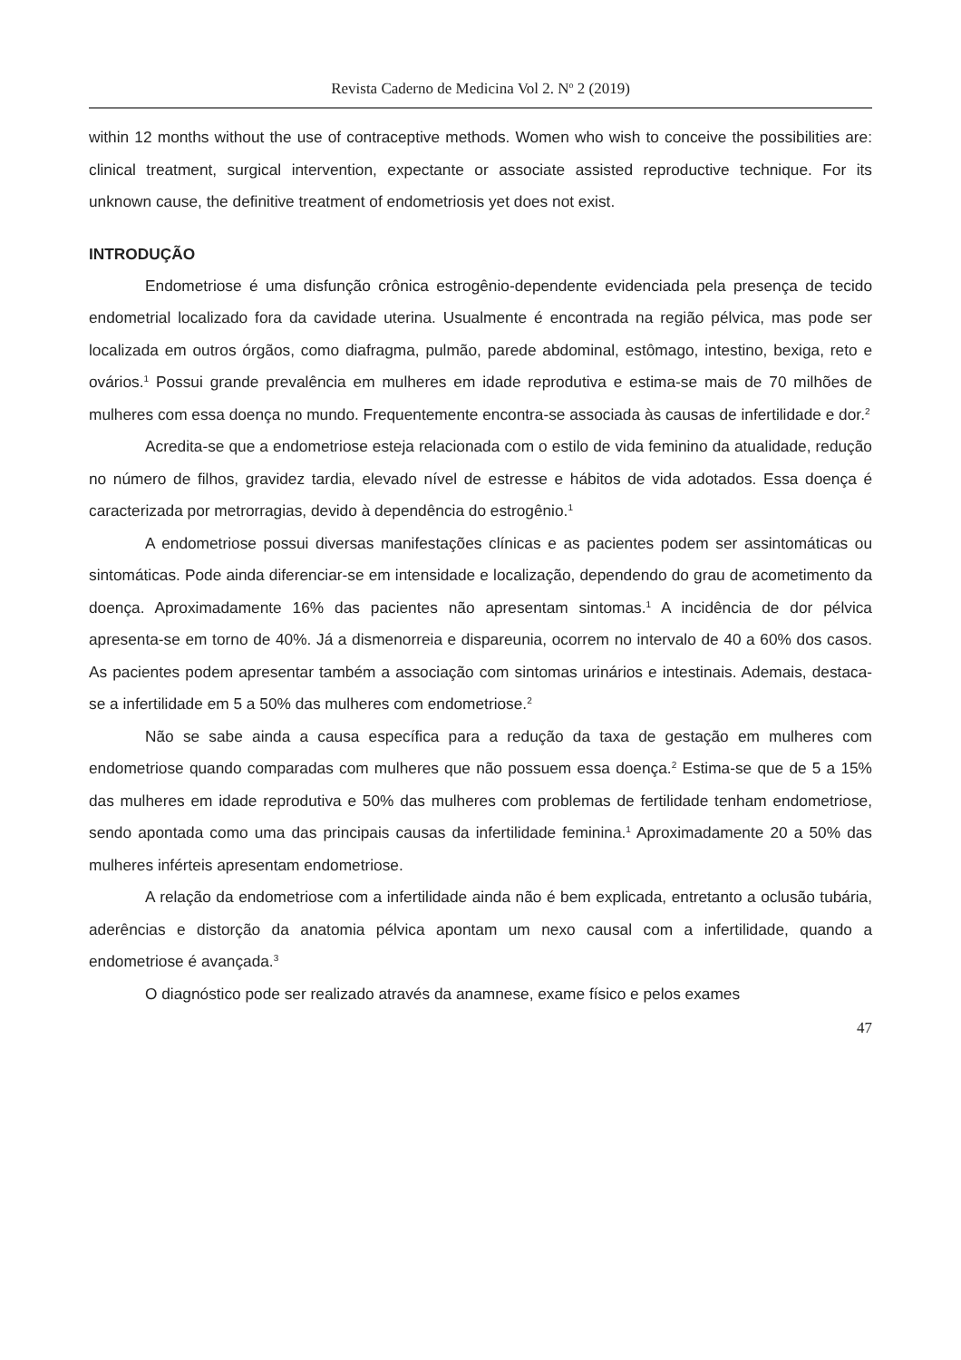Revista Caderno de Medicina Vol 2. N<sup>o</sup> 2 (2019)
within 12 months without the use of contraceptive methods. Women who wish to conceive the possibilities are: clinical treatment, surgical intervention, expectante or associate assisted reproductive technique. For its unknown cause, the definitive treatment of endometriosis yet does not exist.
INTRODUÇÃO
Endometriose é uma disfunção crônica estrogênio-dependente evidenciada pela presença de tecido endometrial localizado fora da cavidade uterina. Usualmente é encontrada na região pélvica, mas pode ser localizada em outros órgãos, como diafragma, pulmão, parede abdominal, estômago, intestino, bexiga, reto e ovários.<sup>1</sup> Possui grande prevalência em mulheres em idade reprodutiva e estima-se mais de 70 milhões de mulheres com essa doença no mundo. Frequentemente encontra-se associada às causas de infertilidade e dor.<sup>2</sup>
Acredita-se que a endometriose esteja relacionada com o estilo de vida feminino da atualidade, redução no número de filhos, gravidez tardia, elevado nível de estresse e hábitos de vida adotados. Essa doença é caracterizada por metrorragias, devido à dependência do estrogênio.<sup>1</sup>
A endometriose possui diversas manifestações clínicas e as pacientes podem ser assintomáticas ou sintomáticas. Pode ainda diferenciar-se em intensidade e localização, dependendo do grau de acometimento da doença. Aproximadamente 16% das pacientes não apresentam sintomas.<sup>1</sup> A incidência de dor pélvica apresenta-se em torno de 40%. Já a dismenorreia e dispareunia, ocorrem no intervalo de 40 a 60% dos casos. As pacientes podem apresentar também a associação com sintomas urinários e intestinais. Ademais, destaca-se a infertilidade em 5 a 50% das mulheres com endometriose.<sup>2</sup>
Não se sabe ainda a causa específica para a redução da taxa de gestação em mulheres com endometriose quando comparadas com mulheres que não possuem essa doença.<sup>2</sup> Estima-se que de 5 a 15% das mulheres em idade reprodutiva e 50% das mulheres com problemas de fertilidade tenham endometriose, sendo apontada como uma das principais causas da infertilidade feminina.<sup>1</sup> Aproximadamente 20 a 50% das mulheres inférteis apresentam endometriose.
A relação da endometriose com a infertilidade ainda não é bem explicada, entretanto a oclusão tubária, aderências e distorção da anatomia pélvica apontam um nexo causal com a infertilidade, quando a endometriose é avançada.<sup>3</sup>
O diagnóstico pode ser realizado através da anamnese, exame físico e pelos exames
47